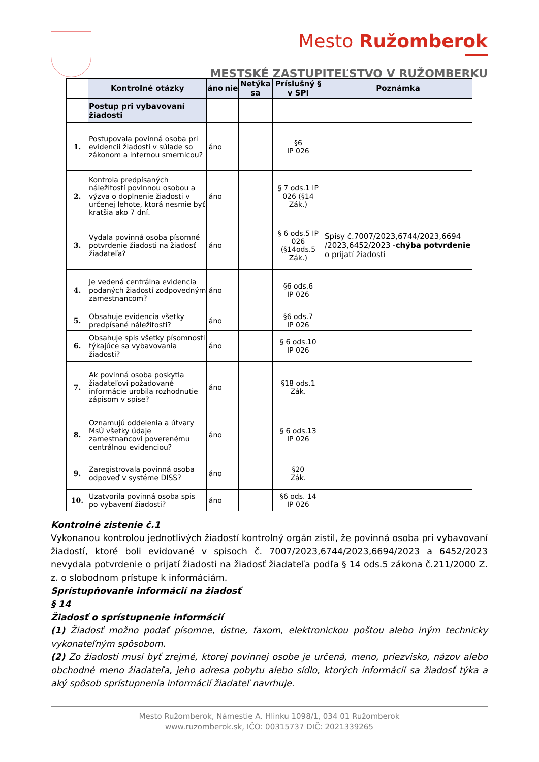Mesto Ružomberok
MESTSKÉ ZASTUPITEĽSTVO V RUŽOMBERKU
| | Kontrolné otázky | áno | nie | Netýka sa | Príslušný § v SPI | Poznámka |
| --- | --- | --- | --- | --- | --- | --- |
| | Postup pri vybavovaní žiadosti | | | | | |
| 1. | Postupovala povinná osoba pri evidencii žiadosti v súlade so zákonom a internou smernicou? | áno | | | §6 IP 026 | |
| 2. | Kontrola predpísaných náležitostí povinnou osobou a výzva o doplnenie žiadosti v určenej lehote, ktorá nesmie byť kratšia ako 7 dní. | áno | | | § 7 ods.1 IP 026 (§14 Zák.) | |
| 3. | Vydala povinná osoba písomné potvrdenie žiadosti na žiadosť žiadateľa? | áno | | | § 6 ods.5 IP 026 (§14ods.5 Zák.) | Spisy č.7007/2023,6744/2023,6694 /2023,6452/2023 - chýba potvrdenie o prijatí žiadosti |
| 4. | Je vedená centrálna evidencia podaných žiadostí zodpovedným zamestnancom? | áno | | | §6 ods.6 IP 026 | |
| 5. | Obsahuje evidencia všetky predpísané náležitosti? | áno | | | §6 ods.7 IP 026 | |
| 6. | Obsahuje spis všetky písomnosti týkajúce sa vybavovania žiadosti? | áno | | | § 6 ods.10 IP 026 | |
| 7. | Ak povinná osoba poskytla žiadateľovi požadované informácie urobila rozhodnutie zápisom v spise? | áno | | | §18 ods.1 Zák. | |
| 8. | Oznamujú oddelenia a útvary MsÚ všetky údaje zamestnancovi poverenému centrálnou evidenciou? | áno | | | § 6 ods.13 IP 026 | |
| 9. | Zaregistrovala povinná osoba odpoveď v systéme DISS? | áno | | | §20 Zák. | |
| 10. | Uzatvorila povinná osoba spis po vybavení žiadosti? | áno | | | §6 ods. 14 IP 026 | |
Kontrolné zistenie č.1
Vykonanou kontrolou jednotlivých žiadostí kontrolný orgán zistil, že povinná osoba pri vybavovaní žiadostí, ktoré boli evidované v spisoch č. 7007/2023,6744/2023,6694/2023 a 6452/2023 nevydala potvrdenie o prijatí žiadosti na žiadosť žiadateľa podľa § 14 ods.5 zákona č.211/2000 Z. z. o slobodnom prístupe k informáciám.
Sprístupňovanie informácií na žiadosť
§ 14
Žiadosť o sprístupnenie informácií
(1) Žiadosť možno podať písomne, ústne, faxom, elektronickou poštou alebo iným technicky vykonateľným spôsobom.
(2) Zo žiadosti musí byť zrejmé, ktorej povinnej osobe je určená, meno, priezvisko, názov alebo obchodné meno žiadateľa, jeho adresa pobytu alebo sídlo, ktorých informácií sa žiadosť týka a aký spôsob sprístupnenia informácií žiadateľ navrhuje.
Mesto Ružomberok, Námestie A. Hlinku 1098/1, 034 01 Ružomberok
www.ruzomberok.sk, IČO: 00315737 DIČ: 2021339265